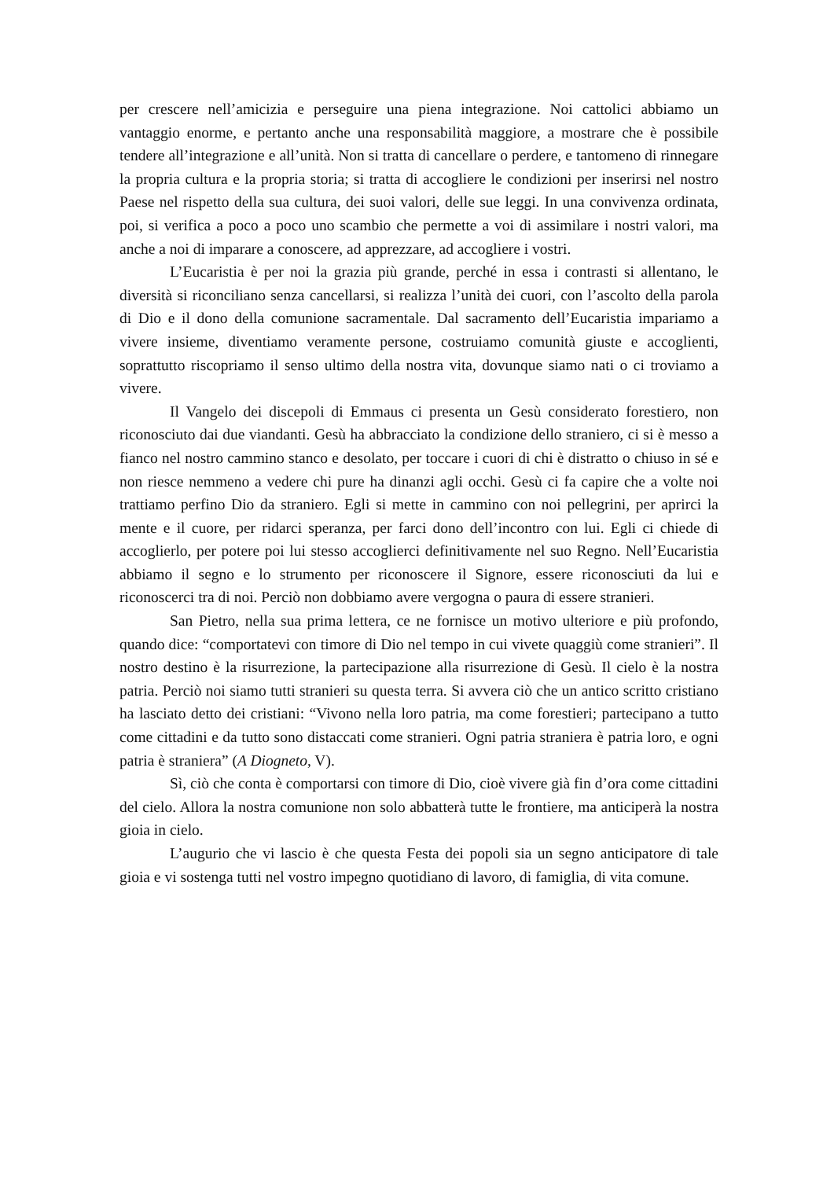per crescere nell’amicizia e perseguire una piena integrazione. Noi cattolici abbiamo un vantaggio enorme, e pertanto anche una responsabilità maggiore, a mostrare che è possibile tendere all’integrazione e all’unità. Non si tratta di cancellare o perdere, e tantomeno di rinnegare la propria cultura e la propria storia; si tratta di accogliere le condizioni per inserirsi nel nostro Paese nel rispetto della sua cultura, dei suoi valori, delle sue leggi. In una convivenza ordinata, poi, si verifica a poco a poco uno scambio che permette a voi di assimilare i nostri valori, ma anche a noi di imparare a conoscere, ad apprezzare, ad accogliere i vostri.
L’Eucaristia è per noi la grazia più grande, perché in essa i contrasti si allentano, le diversità si riconciliano senza cancellarsi, si realizza l’unità dei cuori, con l’ascolto della parola di Dio e il dono della comunione sacramentale. Dal sacramento dell’Eucaristia impariamo a vivere insieme, diventiamo veramente persone, costruiamo comunità giuste e accoglienti, soprattutto riscopriamo il senso ultimo della nostra vita, dovunque siamo nati o ci troviamo a vivere.
Il Vangelo dei discepoli di Emmaus ci presenta un Gesù considerato forestiero, non riconosciuto dai due viandanti. Gesù ha abbracciato la condizione dello straniero, ci si è messo a fianco nel nostro cammino stanco e desolato, per toccare i cuori di chi è distratto o chiuso in sé e non riesce nemmeno a vedere chi pure ha dinanzi agli occhi. Gesù ci fa capire che a volte noi trattiamo perfino Dio da straniero. Egli si mette in cammino con noi pellegrini, per aprirci la mente e il cuore, per ridarci speranza, per farci dono dell’incontro con lui. Egli ci chiede di accoglierlo, per potere poi lui stesso accoglierci definitivamente nel suo Regno. Nell’Eucaristia abbiamo il segno e lo strumento per riconoscere il Signore, essere riconosciuti da lui e riconoscerci tra di noi. Perciò non dobbiamo avere vergogna o paura di essere stranieri.
San Pietro, nella sua prima lettera, ce ne fornisce un motivo ulteriore e più profondo, quando dice: “comportatevi con timore di Dio nel tempo in cui vivete quaggiù come stranieri”. Il nostro destino è la risurrezione, la partecipazione alla risurrezione di Gesù. Il cielo è la nostra patria. Perciò noi siamo tutti stranieri su questa terra. Si avvera ciò che un antico scritto cristiano ha lasciato detto dei cristiani: “Vivono nella loro patria, ma come forestieri; partecipano a tutto come cittadini e da tutto sono distaccati come stranieri. Ogni patria straniera è patria loro, e ogni patria è straniera” (A Diogneto, V).
Sì, ciò che conta è comportarsi con timore di Dio, cioè vivere già fin d’ora come cittadini del cielo. Allora la nostra comunione non solo abbatterà tutte le frontiere, ma anticiperà la nostra gioia in cielo.
L’augurio che vi lascio è che questa Festa dei popoli sia un segno anticipatore di tale gioia e vi sostenga tutti nel vostro impegno quotidiano di lavoro, di famiglia, di vita comune.